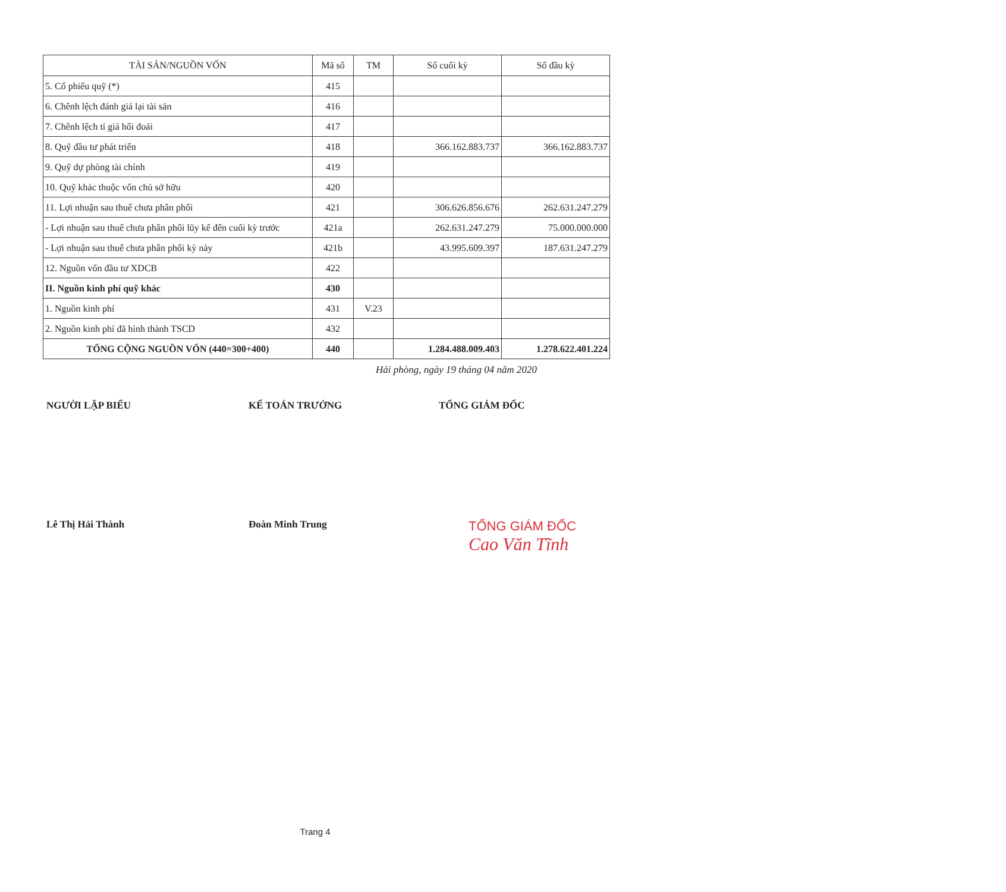| TÀI SẢN/NGUỒN VỐN | Mã số | TM | Số cuối kỳ | Số đầu kỳ |
| --- | --- | --- | --- | --- |
| 5. Cổ phiếu quỹ (*) | 415 | | | |
| 6. Chênh lệch đánh giá lại tài sản | 416 | | | |
| 7. Chênh lệch tỉ giá hối đoái | 417 | | | |
| 8. Quỹ đầu tư phát triển | 418 | | 366.162.883.737 | 366.162.883.737 |
| 9. Quỹ dự phòng tài chính | 419 | | | |
| 10. Quỹ khác thuộc vốn chủ sở hữu | 420 | | | |
| 11. Lợi nhuận sau thuế chưa phân phối | 421 | | 306.626.856.676 | 262.631.247.279 |
| - Lợi nhuận sau thuế chưa phân phối lũy kế đến cuối kỳ trước | 421a | | 262.631.247.279 | 75.000.000.000 |
| - Lợi nhuận sau thuế chưa phân phối kỳ này | 421b | | 43.995.609.397 | 187.631.247.279 |
| 12. Nguồn vốn đầu tư XDCB | 422 | | | |
| II. Nguồn kinh phí quỹ khác | 430 | | | |
| 1. Nguồn kinh phí | 431 | V.23 | | |
| 2. Nguồn kinh phí đã hình thành TSCD | 432 | | | |
| TỔNG CỘNG NGUỒN VỐN (440=300+400) | 440 | | 1.284.488.009.403 | 1.278.622.401.224 |
Hải phòng, ngày 19 tháng 04 năm 2020
NGƯỜI LẬP BIỂU
Lê Thị Hải Thành
KẾ TOÁN TRƯỞNG
Đoàn Minh Trung
TỔNG GIÁM ĐỐC
TỔNG GIÁM ĐỐC
Cao Văn Tĩnh
Trang 4